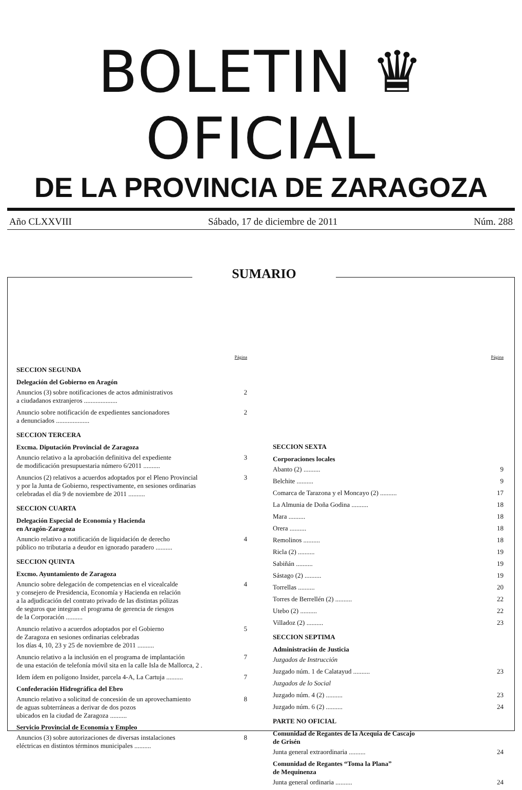BOLETIN ♛ OFICIAL
DE LA PROVINCIA DE ZARAGOZA
Año CLXXVIII Sábado, 17 de diciembre de 2011 Núm. 288
SUMARIO
Página
SECCION SEGUNDA
Delegación del Gobierno en Aragón
Anuncios (3) sobre notificaciones de actos administrativos
a ciudadanos extranjeros .................... 2
Anuncio sobre notificación de expedientes sancionadores
a denunciados .................... 2
SECCION TERCERA
Excma. Diputación Provincial de Zaragoza
Anuncio relativo a la aprobación definitiva del expediente
de modificación presupuestaria número 6/2011 .......... 3
Anuncios (2) relativos a acuerdos adoptados por el Pleno Provincial
y por la Junta de Gobierno, respectivamente, en sesiones ordinarias
celebradas el día 9 de noviembre de 2011 .......... 3
SECCION CUARTA
Delegación Especial de Economía y Hacienda
en Aragón-Zaragoza
Anuncio relativo a notificación de liquidación de derecho
público no tributaria a deudor en ignorado paradero .......... 4
SECCION QUINTA
Excmo. Ayuntamiento de Zaragoza
Anuncio sobre delegación de competencias en el vicealcalde
y consejero de Presidencia, Economía y Hacienda en relación
a la adjudicación del contrato privado de las distintas pólizas
de seguros que integran el programa de gerencia de riesgos
de la Corporación .......... 4
Anuncio relativo a acuerdos adoptados por el Gobierno
de Zaragoza en sesiones ordinarias celebradas
los días 4, 10, 23 y 25 de noviembre de 2011 .......... 5
Anuncio relativo a la inclusión en el programa de implantación
de una estación de telefonía móvil sita en la calle Isla de Mallorca, 2 . 7
Idem ídem en polígono Insider, parcela 4-A, La Cartuja .......... 7
Confederación Hidrográfica del Ebro
Anuncio relativo a solicitud de concesión de un aprovechamiento
de aguas subterráneas a derivar de dos pozos
ubicados en la ciudad de Zaragoza .......... 8
Servicio Provincial de Economía y Empleo
Anuncios (3) sobre autorizaciones de diversas instalaciones
eléctricas en distintos términos municipales .......... 8
Página
SECCION SEXTA
Corporaciones locales
Abanto (2) .......... 9
Belchite .......... 9
Comarca de Tarazona y el Moncayo (2) .......... 17
La Almunia de Doña Godina .......... 18
Mara .......... 18
Orera .......... 18
Remolinos .......... 18
Ricla (2) .......... 19
Sabiñán .......... 19
Sástago (2) .......... 19
Torrellas .......... 20
Torres de Berrellén (2) .......... 22
Utebo (2) .......... 22
Villadoz (2) .......... 23
SECCION SEPTIMA
Administración de Justicia
Juzgados de Instrucción
Juzgado núm. 1 de Calatayud .......... 23
Juzgados de lo Social
Juzgado núm. 4 (2) .......... 23
Juzgado núm. 6 (2) .......... 24
PARTE NO OFICIAL
Comunidad de Regantes de la Acequia de Cascajo
de Grisén
Junta general extraordinaria .......... 24
Comunidad de Regantes “Toma la Plana”
de Mequinenza
Junta general ordinaria .......... 24